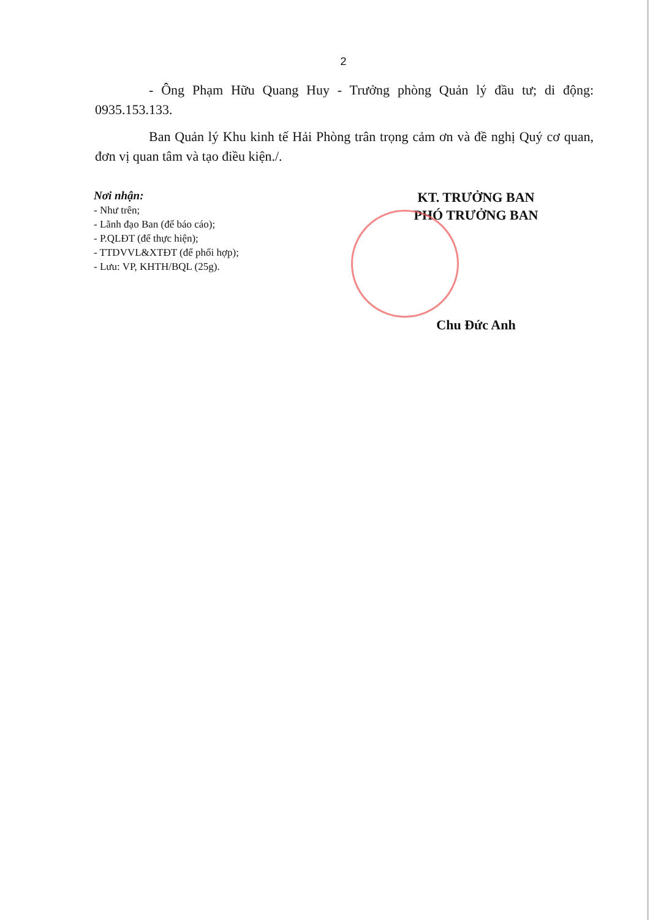2
- Ông Phạm Hữu Quang Huy - Trưởng phòng Quản lý đầu tư; di động: 0935.153.133.
Ban Quản lý Khu kinh tế Hải Phòng trân trọng cảm ơn và đề nghị Quý cơ quan, đơn vị quan tâm và tạo điều kiện./.
Nơi nhận:
- Như trên;
- Lãnh đạo Ban (để báo cáo);
- P.QLĐT (để thực hiện);
- TTDVVL&XTĐT (để phối hợp);
- Lưu: VP, KHTH/BQL (25g).
KT. TRƯỞNG BAN
PHÓ TRƯỞNG BAN
Chu Đức Anh